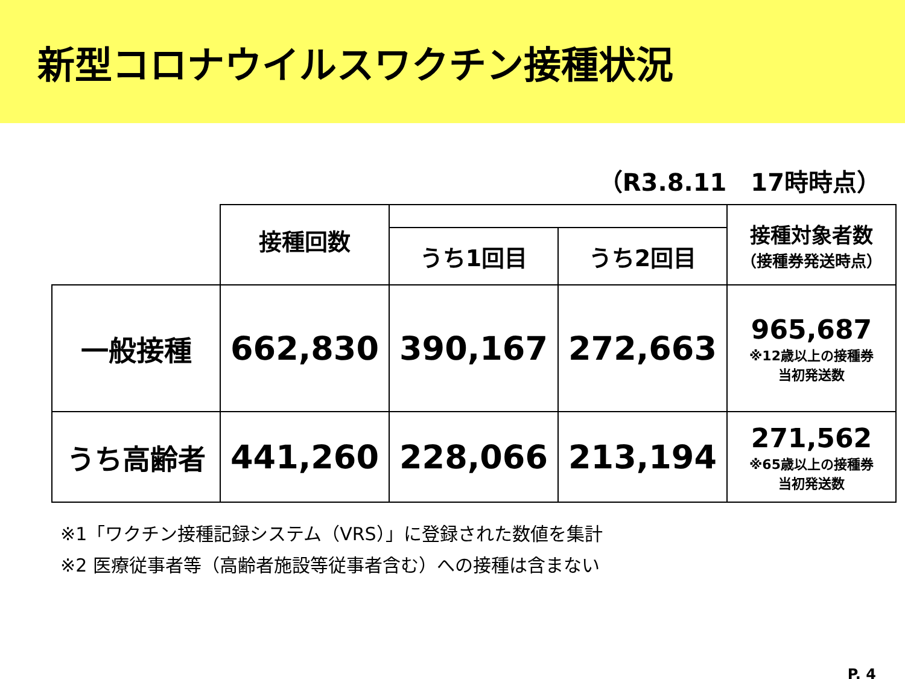新型コロナウイルスワクチン接種状況
（R3.8.11　17時時点）
| | 接種回数 | | | 接種対象者数 （接種券発送時点） |
| | | うち1回目 | うち2回目 | |
| 一般接種 | 662,830 | 390,167 | 272,663 | 965,687 ※12歳以上の接種券 当初発送数 |
| うち高齢者 | 441,260 | 228,066 | 213,194 | 271,562 ※65歳以上の接種券 当初発送数 |
※1「ワクチン接種記録システム（VRS）」に登録された数値を集計
※2 医療従事者等（高齢者施設等従事者含む）への接種は含まない
P. 4